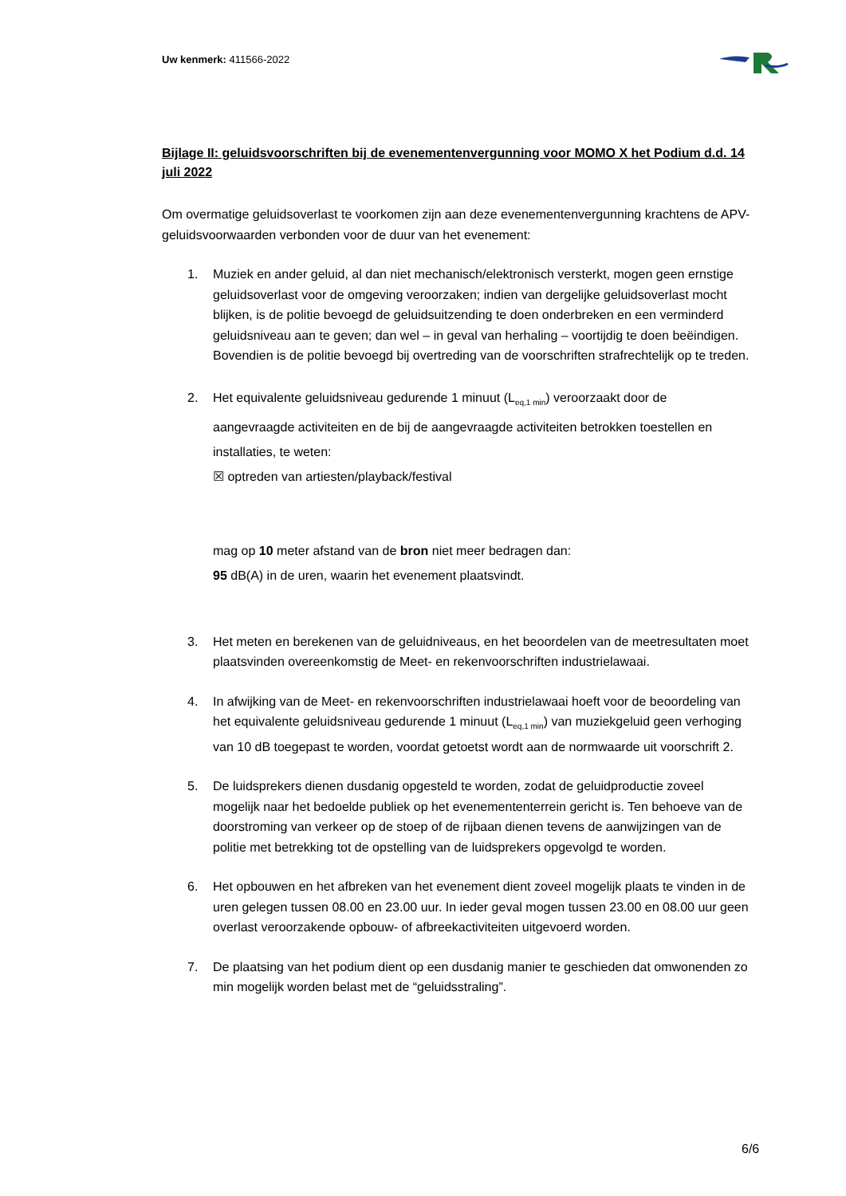Uw kenmerk: 411566-2022
Bijlage II: geluidsvoorschriften bij de evenementenvergunning voor MOMO X het Podium d.d. 14 juli 2022
Om overmatige geluidsoverlast te voorkomen zijn aan deze evenementenvergunning krachtens de APV-geluidsvoorwaarden verbonden voor de duur van het evenement:
1. Muziek en ander geluid, al dan niet mechanisch/elektronisch versterkt, mogen geen ernstige geluidsoverlast voor de omgeving veroorzaken; indien van dergelijke geluidsoverlast mocht blijken, is de politie bevoegd de geluidsuitzending te doen onderbreken en een verminderd geluidsniveau aan te geven; dan wel – in geval van herhaling – voortijdig te doen beëindigen. Bovendien is de politie bevoegd bij overtreding van de voorschriften strafrechtelijk op te treden.
2. Het equivalente geluidsniveau gedurende 1 minuut (L<sub>eq,1 min</sub>) veroorzaakt door de aangevraagde activiteiten en de bij de aangevraagde activiteiten betrokken toestellen en installaties, te weten:
☒ optreden van artiesten/playback/festival
mag op 10 meter afstand van de bron niet meer bedragen dan:
95 dB(A) in de uren, waarin het evenement plaatsvindt.
3. Het meten en berekenen van de geluidniveaus, en het beoordelen van de meetresultaten moet plaatsvinden overeenkomstig de Meet- en rekenvoorschriften industrielawaai.
4. In afwijking van de Meet- en rekenvoorschriften industrielawaai hoeft voor de beoordeling van het equivalente geluidsniveau gedurende 1 minuut (L<sub>eq,1 min</sub>) van muziekgeluid geen verhoging van 10 dB toegepast te worden, voordat getoetst wordt aan de normwaarde uit voorschrift 2.
5. De luidsprekers dienen dusdanig opgesteld te worden, zodat de geluidproductie zoveel mogelijk naar het bedoelde publiek op het evenemententerrein gericht is. Ten behoeve van de doorstroming van verkeer op de stoep of de rijbaan dienen tevens de aanwijzingen van de politie met betrekking tot de opstelling van de luidsprekers opgevolgd te worden.
6. Het opbouwen en het afbreken van het evenement dient zoveel mogelijk plaats te vinden in de uren gelegen tussen 08.00 en 23.00 uur. In ieder geval mogen tussen 23.00 en 08.00 uur geen overlast veroorzakende opbouw- of afbreekactiviteiten uitgevoerd worden.
7. De plaatsing van het podium dient op een dusdanig manier te geschieden dat omwonenden zo min mogelijk worden belast met de “geluidsstraling”.
6/6